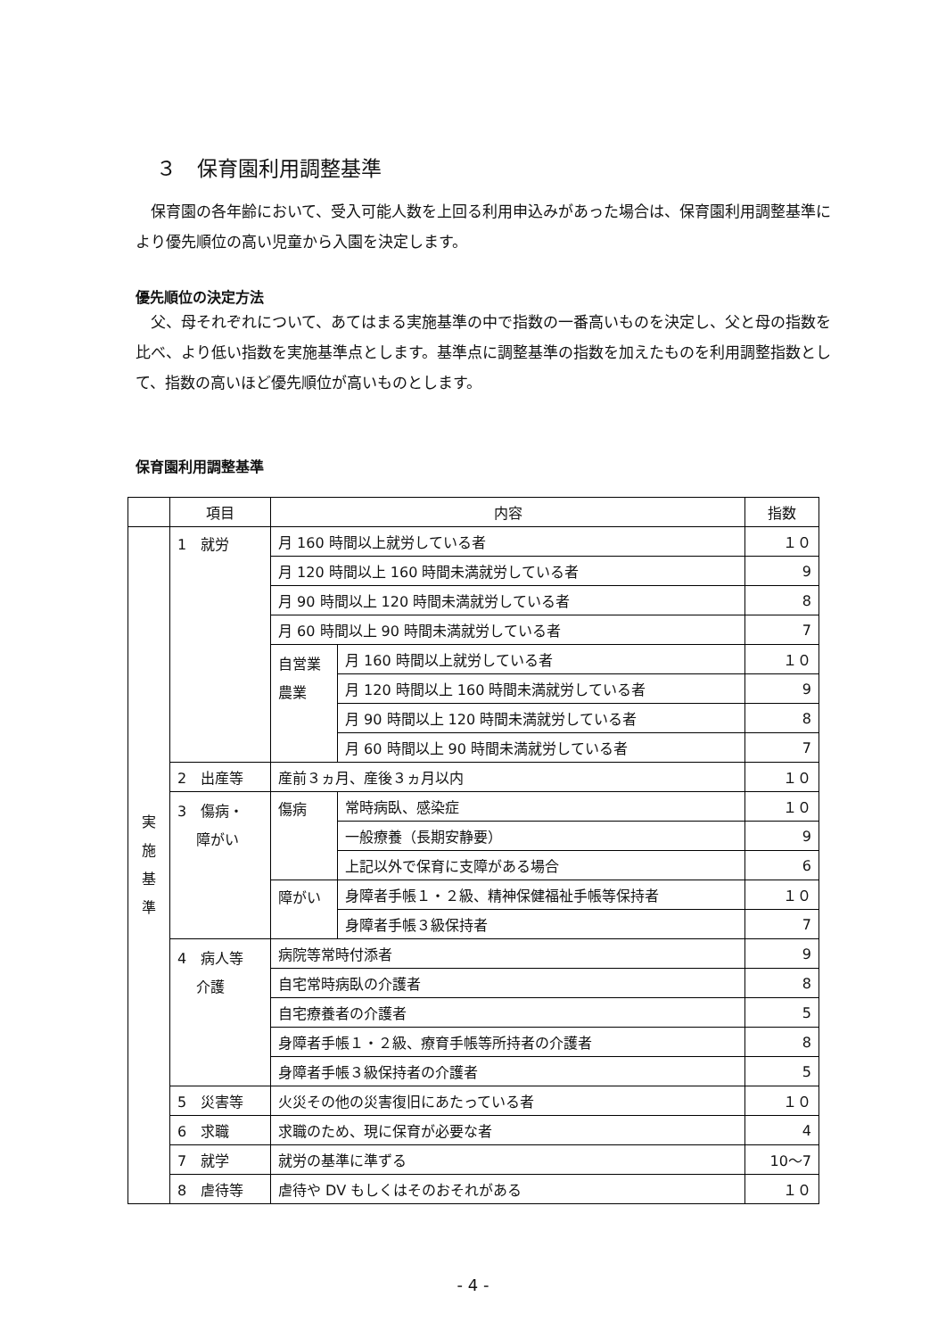３　保育園利用調整基準
　保育園の各年齢において、受入可能人数を上回る利用申込みがあった場合は、保育園利用調整基準により優先順位の高い児童から入園を決定します。
優先順位の決定方法
　父、母それぞれについて、あてはまる実施基準の中で指数の一番高いものを決定し、父と母の指数を比べ、より低い指数を実施基準点とします。基準点に調整基準の指数を加えたものを利用調整指数として、指数の高いほど優先順位が高いものとします。
保育園利用調整基準
| | 項目 | 内容 | | 指数 |
| --- | --- | --- | --- | --- |
| 実 施 基 準 | 1 就労 | 月 160 時間以上就労している者 | | １０ |
| | | 月 120 時間以上 160 時間未満就労している者 | | 9 |
| | | 月 90 時間以上 120 時間未満就労している者 | | 8 |
| | | 月 60 時間以上 90 時間未満就労している者 | | 7 |
| | | 自営業 農業 | 月 160 時間以上就労している者 | １０ |
| | | | 月 120 時間以上 160 時間未満就労している者 | 9 |
| | | | 月 90 時間以上 120 時間未満就労している者 | 8 |
| | | | 月 60 時間以上 90 時間未満就労している者 | 7 |
| | 2 出産等 | 産前３ヵ月、産後３ヵ月以内 | | １０ |
| | 3 傷病・ 障がい | 傷病 | 常時病臥、感染症 | １０ |
| | | | 一般療養（長期安静要） | 9 |
| | | | 上記以外で保育に支障がある場合 | 6 |
| | | 障がい | 身障者手帳１・２級、精神保健福祉手帳等保持者 | １０ |
| | | | 身障者手帳３級保持者 | 7 |
| | 4 病人等 介護 | 病院等常時付添者 | | 9 |
| | | 自宅常時病臥の介護者 | | 8 |
| | | 自宅療養者の介護者 | | 5 |
| | | 身障者手帳１・２級、療育手帳等所持者の介護者 | | 8 |
| | | 身障者手帳３級保持者の介護者 | | 5 |
| | 5 災害等 | 火災その他の災害復旧にあたっている者 | | １０ |
| | 6 求職 | 求職のため、現に保育が必要な者 | | 4 |
| | 7 就学 | 就労の基準に準ずる | | 10～7 |
| | 8 虐待等 | 虐待や DV もしくはそのおそれがある | | １０ |
- 4 -